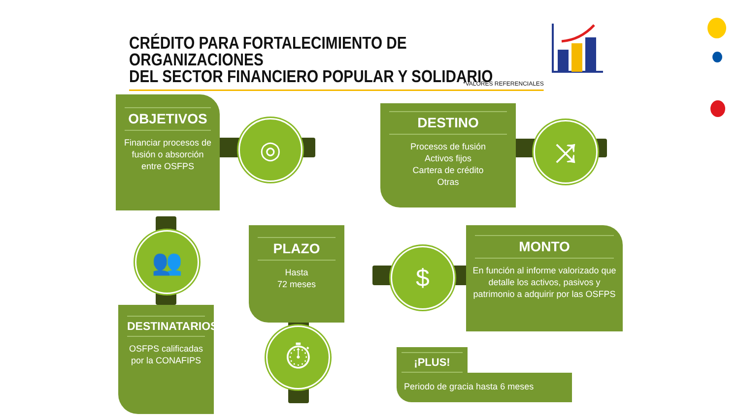CRÉDITO PARA FORTALECIMIENTO DE ORGANIZACIONES
DEL SECTOR FINANCIERO POPULAR Y SOLIDARIO
*VALORES REFERENCIALES
OBJETIVOS
Financiar procesos de fusión o absorción entre OSFPS
◎
DESTINO
Procesos de fusión
Activos fijos
Cartera de crédito
Otras
⤨
👥
DESTINATARIOS
OSFPS calificadas por la CONAFIPS
PLAZO
Hasta
72 meses
⏱
$
MONTO
En función al informe valorizado que detalle los activos, pasivos y patrimonio a adquirir por las OSFPS
¡PLUS!
Periodo de gracia hasta 6 meses